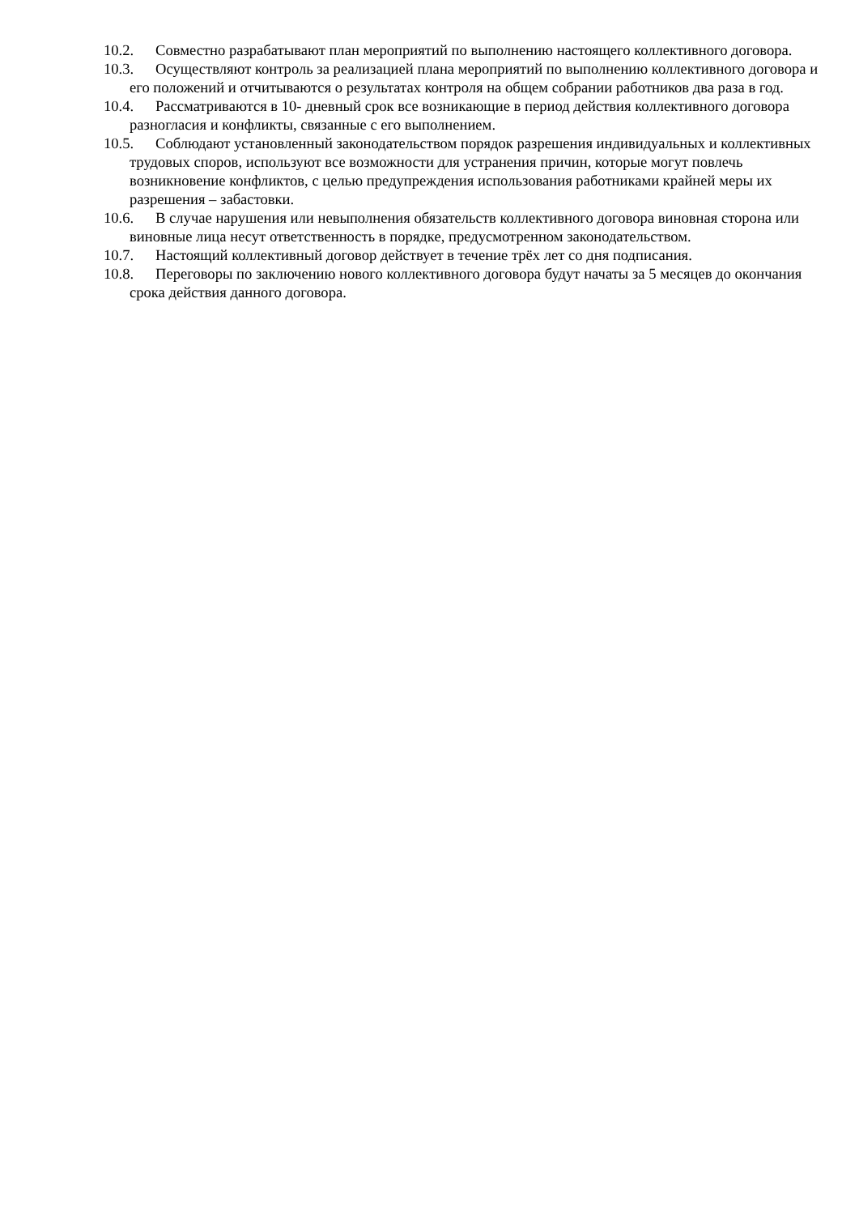10.2. Совместно разрабатывают план мероприятий по выполнению настоящего коллективного договора.
10.3. Осуществляют контроль за реализацией плана мероприятий по выполнению коллективного договора и его положений и отчитываются о результатах контроля на общем собрании работников два раза в год.
10.4. Рассматриваются в 10- дневный срок все возникающие в период действия коллективного договора разногласия и конфликты, связанные с его выполнением.
10.5. Соблюдают установленный законодательством порядок разрешения индивидуальных и коллективных трудовых споров, используют все возможности для устранения причин, которые могут повлечь возникновение конфликтов, с целью предупреждения использования работниками крайней меры их разрешения – забастовки.
10.6. В случае нарушения или невыполнения обязательств коллективного договора виновная сторона или виновные лица несут ответственность в порядке, предусмотренном законодательством.
10.7. Настоящий коллективный договор действует в течение трёх лет со дня подписания.
10.8. Переговоры по заключению нового коллективного договора будут начаты за 5 месяцев до окончания срока действия данного договора.